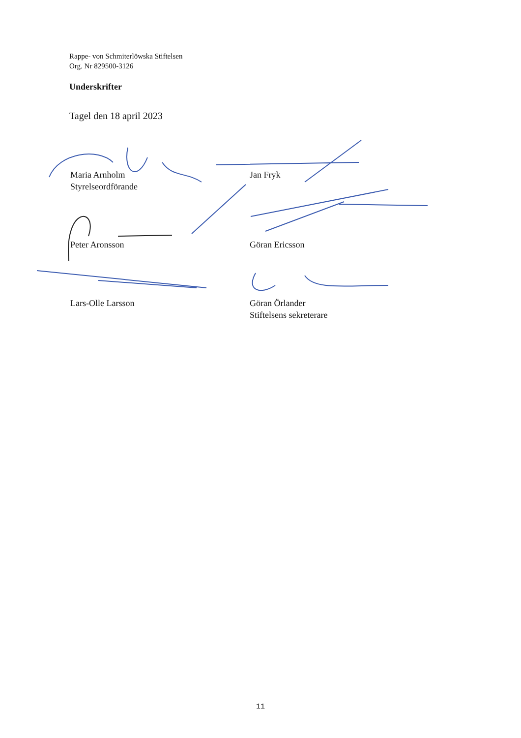Rappe- von Schmiterlöwska Stiftelsen
Org. Nr 829500-3126
Underskrifter
Tagel den 18 april 2023
Maria Arnholm
Styrelseordförande
Jan Fryk
Peter Aronsson Göran Ericsson
Lars-Olle Larsson Göran Örlander
Stiftelsens sekreterare
11